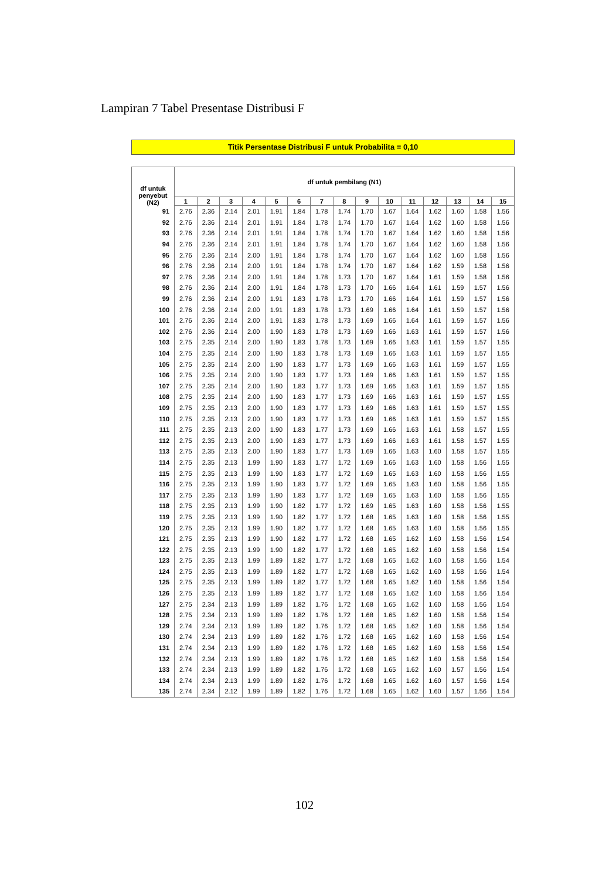Lampiran 7 Tabel Presentase Distribusi F
Titik Persentase Distribusi F untuk Probabilita = 0,10
| df untuk penyebut (N2) | df untuk pembilang (N1) | | | | | | | | | | | | | | |
| --- | --- | --- | --- | --- | --- | --- | --- | --- | --- | --- | --- | --- | --- | --- | --- |
| | 1 | 2 | 3 | 4 | 5 | 6 | 7 | 8 | 9 | 10 | 11 | 12 | 13 | 14 | 15 |
| 91 | 2.76 | 2.36 | 2.14 | 2.01 | 1.91 | 1.84 | 1.78 | 1.74 | 1.70 | 1.67 | 1.64 | 1.62 | 1.60 | 1.58 | 1.56 |
| 92 | 2.76 | 2.36 | 2.14 | 2.01 | 1.91 | 1.84 | 1.78 | 1.74 | 1.70 | 1.67 | 1.64 | 1.62 | 1.60 | 1.58 | 1.56 |
| 93 | 2.76 | 2.36 | 2.14 | 2.01 | 1.91 | 1.84 | 1.78 | 1.74 | 1.70 | 1.67 | 1.64 | 1.62 | 1.60 | 1.58 | 1.56 |
| 94 | 2.76 | 2.36 | 2.14 | 2.01 | 1.91 | 1.84 | 1.78 | 1.74 | 1.70 | 1.67 | 1.64 | 1.62 | 1.60 | 1.58 | 1.56 |
| 95 | 2.76 | 2.36 | 2.14 | 2.00 | 1.91 | 1.84 | 1.78 | 1.74 | 1.70 | 1.67 | 1.64 | 1.62 | 1.60 | 1.58 | 1.56 |
| 96 | 2.76 | 2.36 | 2.14 | 2.00 | 1.91 | 1.84 | 1.78 | 1.74 | 1.70 | 1.67 | 1.64 | 1.62 | 1.59 | 1.58 | 1.56 |
| 97 | 2.76 | 2.36 | 2.14 | 2.00 | 1.91 | 1.84 | 1.78 | 1.73 | 1.70 | 1.67 | 1.64 | 1.61 | 1.59 | 1.58 | 1.56 |
| 98 | 2.76 | 2.36 | 2.14 | 2.00 | 1.91 | 1.84 | 1.78 | 1.73 | 1.70 | 1.66 | 1.64 | 1.61 | 1.59 | 1.57 | 1.56 |
| 99 | 2.76 | 2.36 | 2.14 | 2.00 | 1.91 | 1.83 | 1.78 | 1.73 | 1.70 | 1.66 | 1.64 | 1.61 | 1.59 | 1.57 | 1.56 |
| 100 | 2.76 | 2.36 | 2.14 | 2.00 | 1.91 | 1.83 | 1.78 | 1.73 | 1.69 | 1.66 | 1.64 | 1.61 | 1.59 | 1.57 | 1.56 |
| 101 | 2.76 | 2.36 | 2.14 | 2.00 | 1.91 | 1.83 | 1.78 | 1.73 | 1.69 | 1.66 | 1.64 | 1.61 | 1.59 | 1.57 | 1.56 |
| 102 | 2.76 | 2.36 | 2.14 | 2.00 | 1.90 | 1.83 | 1.78 | 1.73 | 1.69 | 1.66 | 1.63 | 1.61 | 1.59 | 1.57 | 1.56 |
| 103 | 2.75 | 2.35 | 2.14 | 2.00 | 1.90 | 1.83 | 1.78 | 1.73 | 1.69 | 1.66 | 1.63 | 1.61 | 1.59 | 1.57 | 1.55 |
| 104 | 2.75 | 2.35 | 2.14 | 2.00 | 1.90 | 1.83 | 1.78 | 1.73 | 1.69 | 1.66 | 1.63 | 1.61 | 1.59 | 1.57 | 1.55 |
| 105 | 2.75 | 2.35 | 2.14 | 2.00 | 1.90 | 1.83 | 1.77 | 1.73 | 1.69 | 1.66 | 1.63 | 1.61 | 1.59 | 1.57 | 1.55 |
| 106 | 2.75 | 2.35 | 2.14 | 2.00 | 1.90 | 1.83 | 1.77 | 1.73 | 1.69 | 1.66 | 1.63 | 1.61 | 1.59 | 1.57 | 1.55 |
| 107 | 2.75 | 2.35 | 2.14 | 2.00 | 1.90 | 1.83 | 1.77 | 1.73 | 1.69 | 1.66 | 1.63 | 1.61 | 1.59 | 1.57 | 1.55 |
| 108 | 2.75 | 2.35 | 2.14 | 2.00 | 1.90 | 1.83 | 1.77 | 1.73 | 1.69 | 1.66 | 1.63 | 1.61 | 1.59 | 1.57 | 1.55 |
| 109 | 2.75 | 2.35 | 2.13 | 2.00 | 1.90 | 1.83 | 1.77 | 1.73 | 1.69 | 1.66 | 1.63 | 1.61 | 1.59 | 1.57 | 1.55 |
| 110 | 2.75 | 2.35 | 2.13 | 2.00 | 1.90 | 1.83 | 1.77 | 1.73 | 1.69 | 1.66 | 1.63 | 1.61 | 1.59 | 1.57 | 1.55 |
| 111 | 2.75 | 2.35 | 2.13 | 2.00 | 1.90 | 1.83 | 1.77 | 1.73 | 1.69 | 1.66 | 1.63 | 1.61 | 1.58 | 1.57 | 1.55 |
| 112 | 2.75 | 2.35 | 2.13 | 2.00 | 1.90 | 1.83 | 1.77 | 1.73 | 1.69 | 1.66 | 1.63 | 1.61 | 1.58 | 1.57 | 1.55 |
| 113 | 2.75 | 2.35 | 2.13 | 2.00 | 1.90 | 1.83 | 1.77 | 1.73 | 1.69 | 1.66 | 1.63 | 1.60 | 1.58 | 1.57 | 1.55 |
| 114 | 2.75 | 2.35 | 2.13 | 1.99 | 1.90 | 1.83 | 1.77 | 1.72 | 1.69 | 1.66 | 1.63 | 1.60 | 1.58 | 1.56 | 1.55 |
| 115 | 2.75 | 2.35 | 2.13 | 1.99 | 1.90 | 1.83 | 1.77 | 1.72 | 1.69 | 1.65 | 1.63 | 1.60 | 1.58 | 1.56 | 1.55 |
| 116 | 2.75 | 2.35 | 2.13 | 1.99 | 1.90 | 1.83 | 1.77 | 1.72 | 1.69 | 1.65 | 1.63 | 1.60 | 1.58 | 1.56 | 1.55 |
| 117 | 2.75 | 2.35 | 2.13 | 1.99 | 1.90 | 1.83 | 1.77 | 1.72 | 1.69 | 1.65 | 1.63 | 1.60 | 1.58 | 1.56 | 1.55 |
| 118 | 2.75 | 2.35 | 2.13 | 1.99 | 1.90 | 1.82 | 1.77 | 1.72 | 1.69 | 1.65 | 1.63 | 1.60 | 1.58 | 1.56 | 1.55 |
| 119 | 2.75 | 2.35 | 2.13 | 1.99 | 1.90 | 1.82 | 1.77 | 1.72 | 1.68 | 1.65 | 1.63 | 1.60 | 1.58 | 1.56 | 1.55 |
| 120 | 2.75 | 2.35 | 2.13 | 1.99 | 1.90 | 1.82 | 1.77 | 1.72 | 1.68 | 1.65 | 1.63 | 1.60 | 1.58 | 1.56 | 1.55 |
| 121 | 2.75 | 2.35 | 2.13 | 1.99 | 1.90 | 1.82 | 1.77 | 1.72 | 1.68 | 1.65 | 1.62 | 1.60 | 1.58 | 1.56 | 1.54 |
| 122 | 2.75 | 2.35 | 2.13 | 1.99 | 1.90 | 1.82 | 1.77 | 1.72 | 1.68 | 1.65 | 1.62 | 1.60 | 1.58 | 1.56 | 1.54 |
| 123 | 2.75 | 2.35 | 2.13 | 1.99 | 1.89 | 1.82 | 1.77 | 1.72 | 1.68 | 1.65 | 1.62 | 1.60 | 1.58 | 1.56 | 1.54 |
| 124 | 2.75 | 2.35 | 2.13 | 1.99 | 1.89 | 1.82 | 1.77 | 1.72 | 1.68 | 1.65 | 1.62 | 1.60 | 1.58 | 1.56 | 1.54 |
| 125 | 2.75 | 2.35 | 2.13 | 1.99 | 1.89 | 1.82 | 1.77 | 1.72 | 1.68 | 1.65 | 1.62 | 1.60 | 1.58 | 1.56 | 1.54 |
| 126 | 2.75 | 2.35 | 2.13 | 1.99 | 1.89 | 1.82 | 1.77 | 1.72 | 1.68 | 1.65 | 1.62 | 1.60 | 1.58 | 1.56 | 1.54 |
| 127 | 2.75 | 2.34 | 2.13 | 1.99 | 1.89 | 1.82 | 1.76 | 1.72 | 1.68 | 1.65 | 1.62 | 1.60 | 1.58 | 1.56 | 1.54 |
| 128 | 2.75 | 2.34 | 2.13 | 1.99 | 1.89 | 1.82 | 1.76 | 1.72 | 1.68 | 1.65 | 1.62 | 1.60 | 1.58 | 1.56 | 1.54 |
| 129 | 2.74 | 2.34 | 2.13 | 1.99 | 1.89 | 1.82 | 1.76 | 1.72 | 1.68 | 1.65 | 1.62 | 1.60 | 1.58 | 1.56 | 1.54 |
| 130 | 2.74 | 2.34 | 2.13 | 1.99 | 1.89 | 1.82 | 1.76 | 1.72 | 1.68 | 1.65 | 1.62 | 1.60 | 1.58 | 1.56 | 1.54 |
| 131 | 2.74 | 2.34 | 2.13 | 1.99 | 1.89 | 1.82 | 1.76 | 1.72 | 1.68 | 1.65 | 1.62 | 1.60 | 1.58 | 1.56 | 1.54 |
| 132 | 2.74 | 2.34 | 2.13 | 1.99 | 1.89 | 1.82 | 1.76 | 1.72 | 1.68 | 1.65 | 1.62 | 1.60 | 1.58 | 1.56 | 1.54 |
| 133 | 2.74 | 2.34 | 2.13 | 1.99 | 1.89 | 1.82 | 1.76 | 1.72 | 1.68 | 1.65 | 1.62 | 1.60 | 1.57 | 1.56 | 1.54 |
| 134 | 2.74 | 2.34 | 2.13 | 1.99 | 1.89 | 1.82 | 1.76 | 1.72 | 1.68 | 1.65 | 1.62 | 1.60 | 1.57 | 1.56 | 1.54 |
| 135 | 2.74 | 2.34 | 2.12 | 1.99 | 1.89 | 1.82 | 1.76 | 1.72 | 1.68 | 1.65 | 1.62 | 1.60 | 1.57 | 1.56 | 1.54 |
102